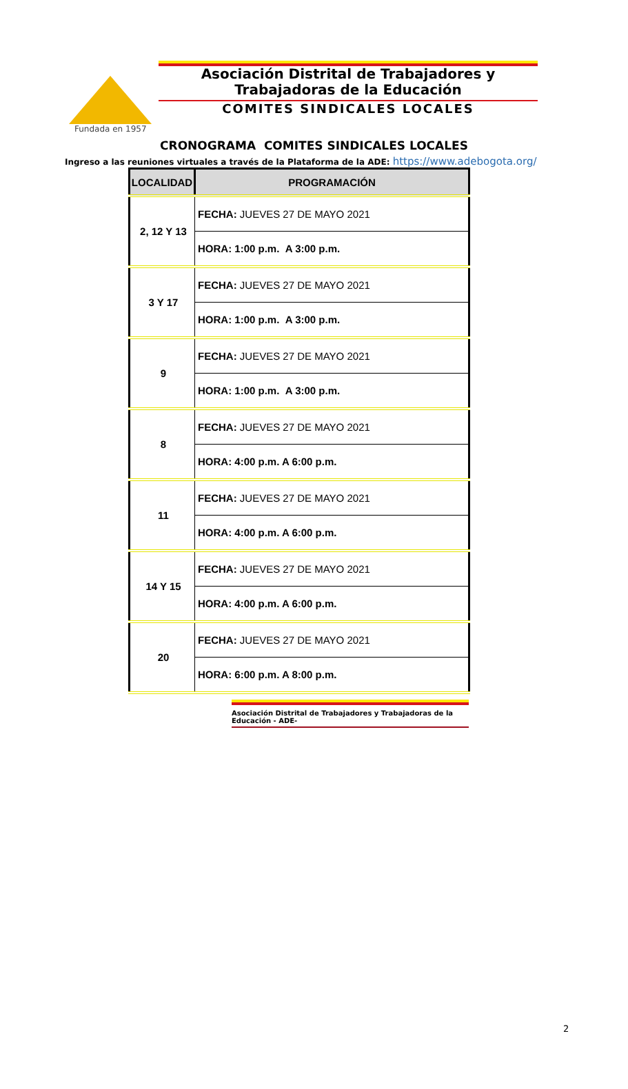Fundada en 1957
Asociación Distrital de Trabajadores y
Trabajadoras de la Educación
COMITES SINDICALES LOCALES
CRONOGRAMA COMITES SINDICALES LOCALES
Ingreso a las reuniones virtuales a través de la Plataforma de la ADE: https://www.adebogota.org/
| LOCALIDAD | PROGRAMACIÓN |
| --- | --- |
| 2, 12 Y 13 | FECHA: JUEVES 27 DE MAYO 2021 |
| | HORA: 1:00 p.m. A 3:00 p.m. |
| 3 Y 17 | FECHA: JUEVES 27 DE MAYO 2021 |
| | HORA: 1:00 p.m. A 3:00 p.m. |
| 9 | FECHA: JUEVES 27 DE MAYO 2021 |
| | HORA: 1:00 p.m. A 3:00 p.m. |
| 8 | FECHA: JUEVES 27 DE MAYO 2021 |
| | HORA: 4:00 p.m. A 6:00 p.m. |
| 11 | FECHA: JUEVES 27 DE MAYO 2021 |
| | HORA: 4:00 p.m. A 6:00 p.m. |
| 14 Y 15 | FECHA: JUEVES 27 DE MAYO 2021 |
| | HORA: 4:00 p.m. A 6:00 p.m. |
| 20 | FECHA: JUEVES 27 DE MAYO 2021 |
| | HORA: 6:00 p.m. A 8:00 p.m. |
Asociación Distrital de Trabajadores y Trabajadoras de la Educación - ADE-
2